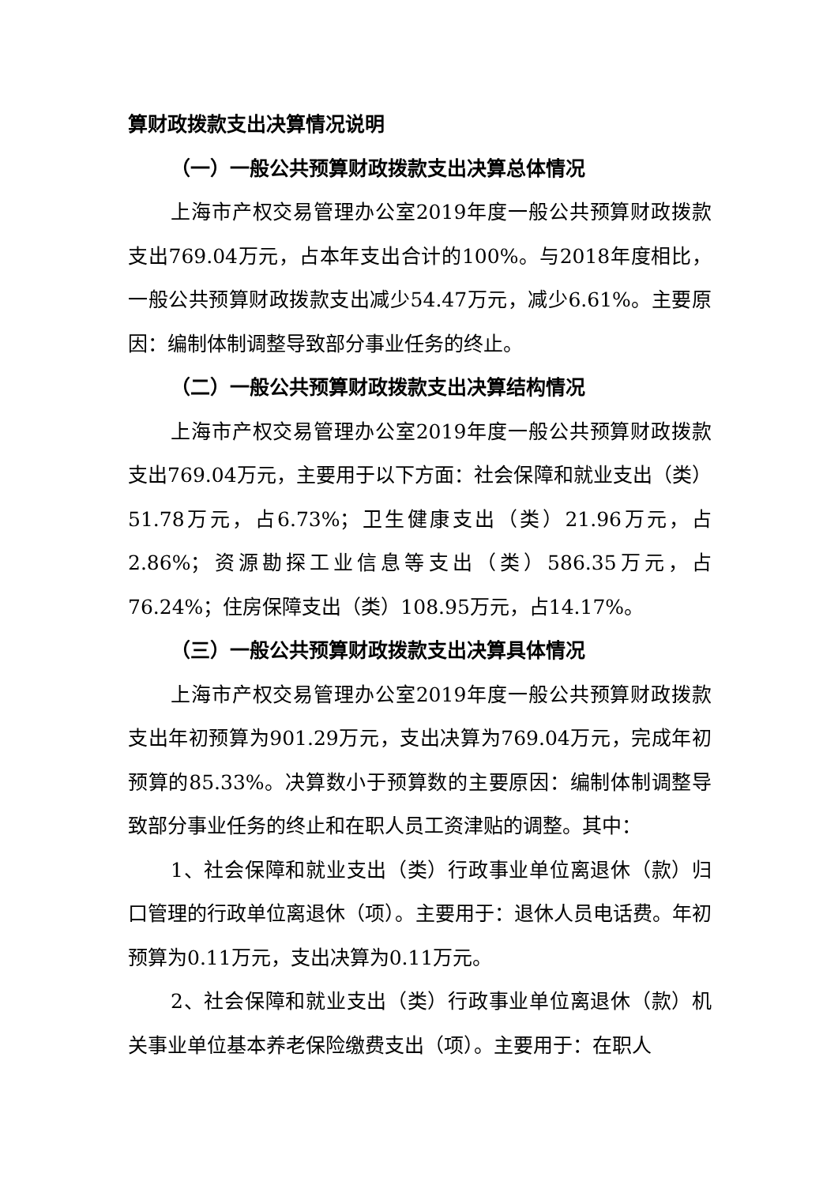算财政拨款支出决算情况说明
（一）一般公共预算财政拨款支出决算总体情况
上海市产权交易管理办公室2019年度一般公共预算财政拨款支出769.04万元，占本年支出合计的100%。与2018年度相比，一般公共预算财政拨款支出减少54.47万元，减少6.61%。主要原因：编制体制调整导致部分事业任务的终止。
（二）一般公共预算财政拨款支出决算结构情况
上海市产权交易管理办公室2019年度一般公共预算财政拨款支出769.04万元，主要用于以下方面：社会保障和就业支出（类）51.78万元，占6.73%；卫生健康支出（类）21.96万元，占2.86%；资源勘探工业信息等支出（类）586.35万元，占76.24%；住房保障支出（类）108.95万元，占14.17%。
（三）一般公共预算财政拨款支出决算具体情况
上海市产权交易管理办公室2019年度一般公共预算财政拨款支出年初预算为901.29万元，支出决算为769.04万元，完成年初预算的85.33%。决算数小于预算数的主要原因：编制体制调整导致部分事业任务的终止和在职人员工资津贴的调整。其中：
1、社会保障和就业支出（类）行政事业单位离退休（款）归口管理的行政单位离退休（项）。主要用于：退休人员电话费。年初预算为0.11万元，支出决算为0.11万元。
2、社会保障和就业支出（类）行政事业单位离退休（款）机关事业单位基本养老保险缴费支出（项）。主要用于：在职人